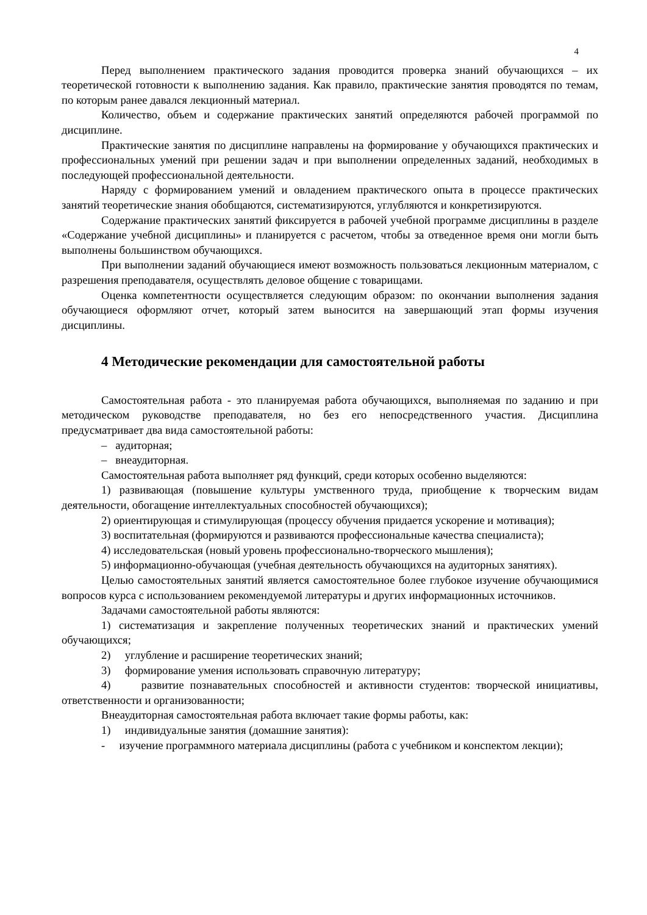4
Перед выполнением практического задания проводится проверка знаний обучающихся – их теоретической готовности к выполнению задания. Как правило, практические занятия проводятся по темам, по которым ранее давался лекционный материал.
Количество, объем и содержание практических занятий определяются рабочей программой по дисциплине.
Практические занятия по дисциплине направлены на формирование у обучающихся практических и профессиональных умений при решении задач и при выполнении определенных заданий, необходимых в последующей профессиональной деятельности.
Наряду с формированием умений и овладением практического опыта в процессе практических занятий теоретические знания обобщаются, систематизируются, углубляются и конкретизируются.
Содержание практических занятий фиксируется в рабочей учебной программе дисциплины в разделе «Содержание учебной дисциплины» и планируется с расчетом, чтобы за отведенное время они могли быть выполнены большинством обучающихся.
При выполнении заданий обучающиеся имеют возможность пользоваться лекционным материалом, с разрешения преподавателя, осуществлять деловое общение с товарищами.
Оценка компетентности осуществляется следующим образом: по окончании выполнения задания обучающиеся оформляют отчет, который затем выносится на завершающий этап формы изучения дисциплины.
4 Методические рекомендации для самостоятельной работы
Самостоятельная работа - это планируемая работа обучающихся, выполняемая по заданию и при методическом руководстве преподавателя, но без его непосредственного участия. Дисциплина предусматривает два вида самостоятельной работы:
– аудиторная;
– внеаудиторная.
Самостоятельная работа выполняет ряд функций, среди которых особенно выделяются:
1) развивающая (повышение культуры умственного труда, приобщение к творческим видам деятельности, обогащение интеллектуальных способностей обучающихся);
2) ориентирующая и стимулирующая (процессу обучения придается ускорение и мотивация);
3) воспитательная (формируются и развиваются профессиональные качества специалиста);
4) исследовательская (новый уровень профессионально-творческого мышления);
5) информационно-обучающая (учебная деятельность обучающихся на аудиторных занятиях).
Целью самостоятельных занятий является самостоятельное более глубокое изучение обучающимися вопросов курса с использованием рекомендуемой литературы и других информационных источников.
Задачами самостоятельной работы являются:
1) систематизация и закрепление полученных теоретических знаний и практических умений обучающихся;
2) углубление и расширение теоретических знаний;
3) формирование умения использовать справочную литературу;
4) развитие познавательных способностей и активности студентов: творческой инициативы, ответственности и организованности;
Внеаудиторная самостоятельная работа включает такие формы работы, как:
1) индивидуальные занятия (домашние занятия):
- изучение программного материала дисциплины (работа с учебником и конспектом лекции);